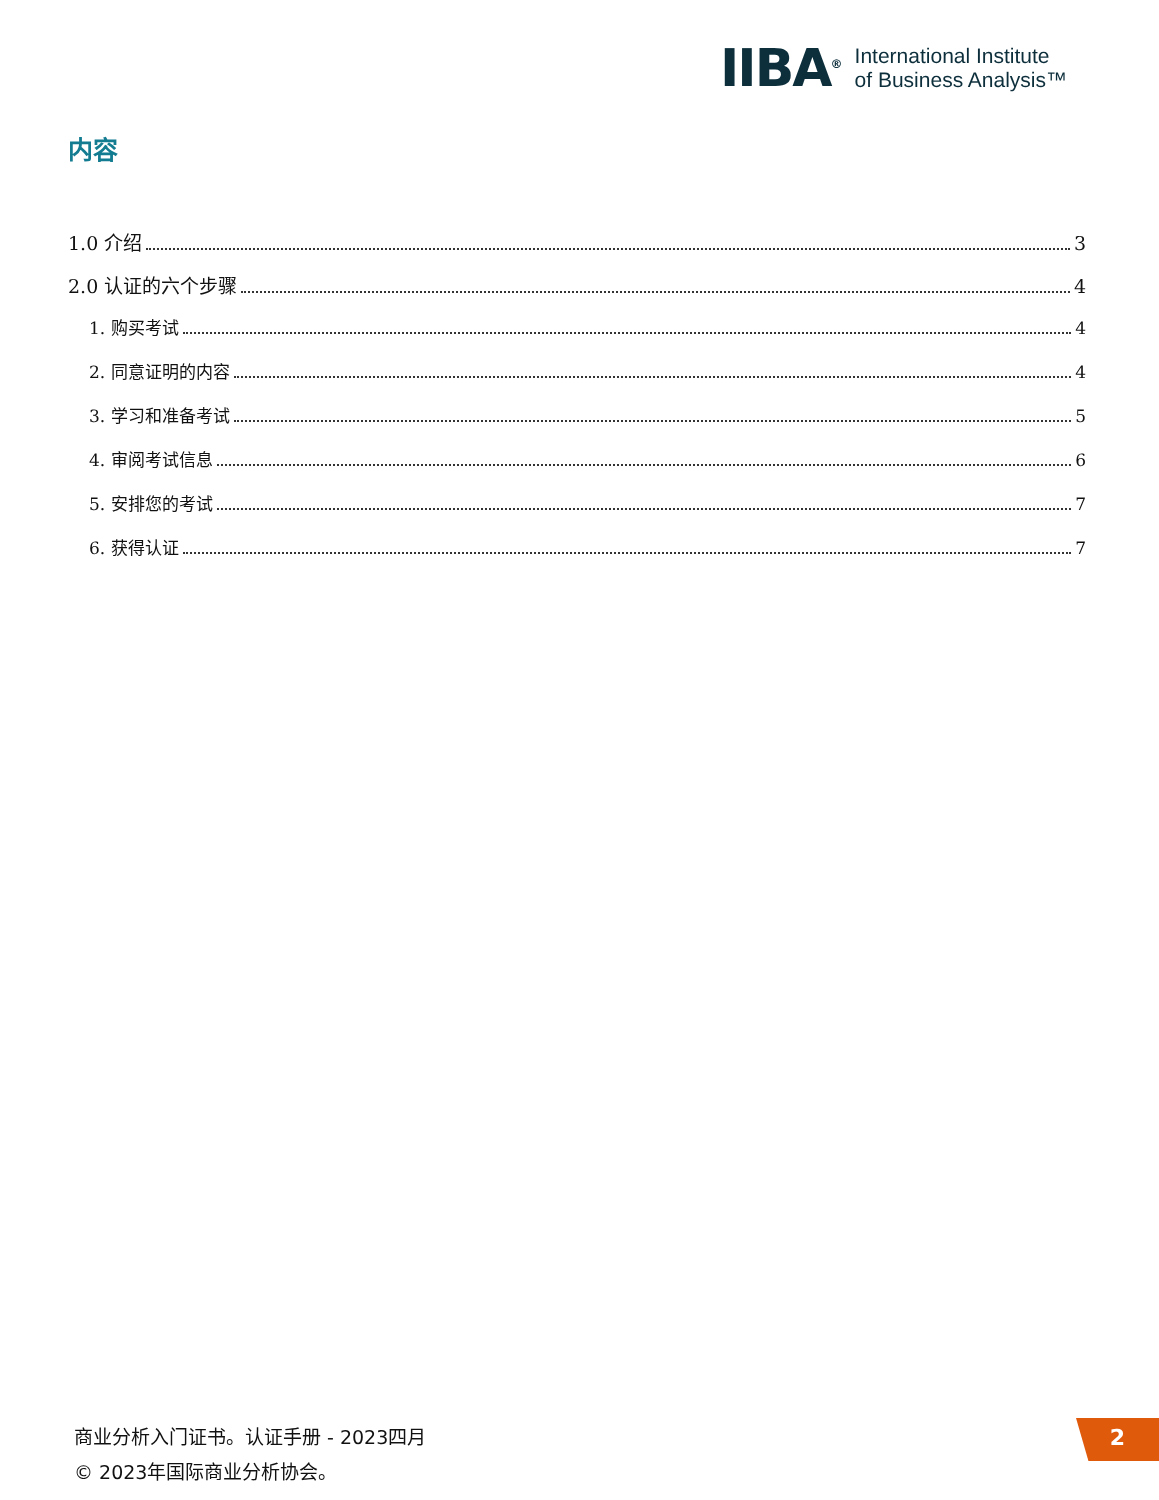IIBA<sup>®</sup>
International Institute
of Business Analysis™
内容
1.0 介绍 3
2.0 认证的六个步骤 4
1. 购买考试 4
2. 同意证明的内容 4
3. 学习和准备考试 5
4. 审阅考试信息 6
5. 安排您的考试 7
6. 获得认证 7
商业分析入门证书。认证手册 - 2023四月
© 2023年国际商业分析协会。
2